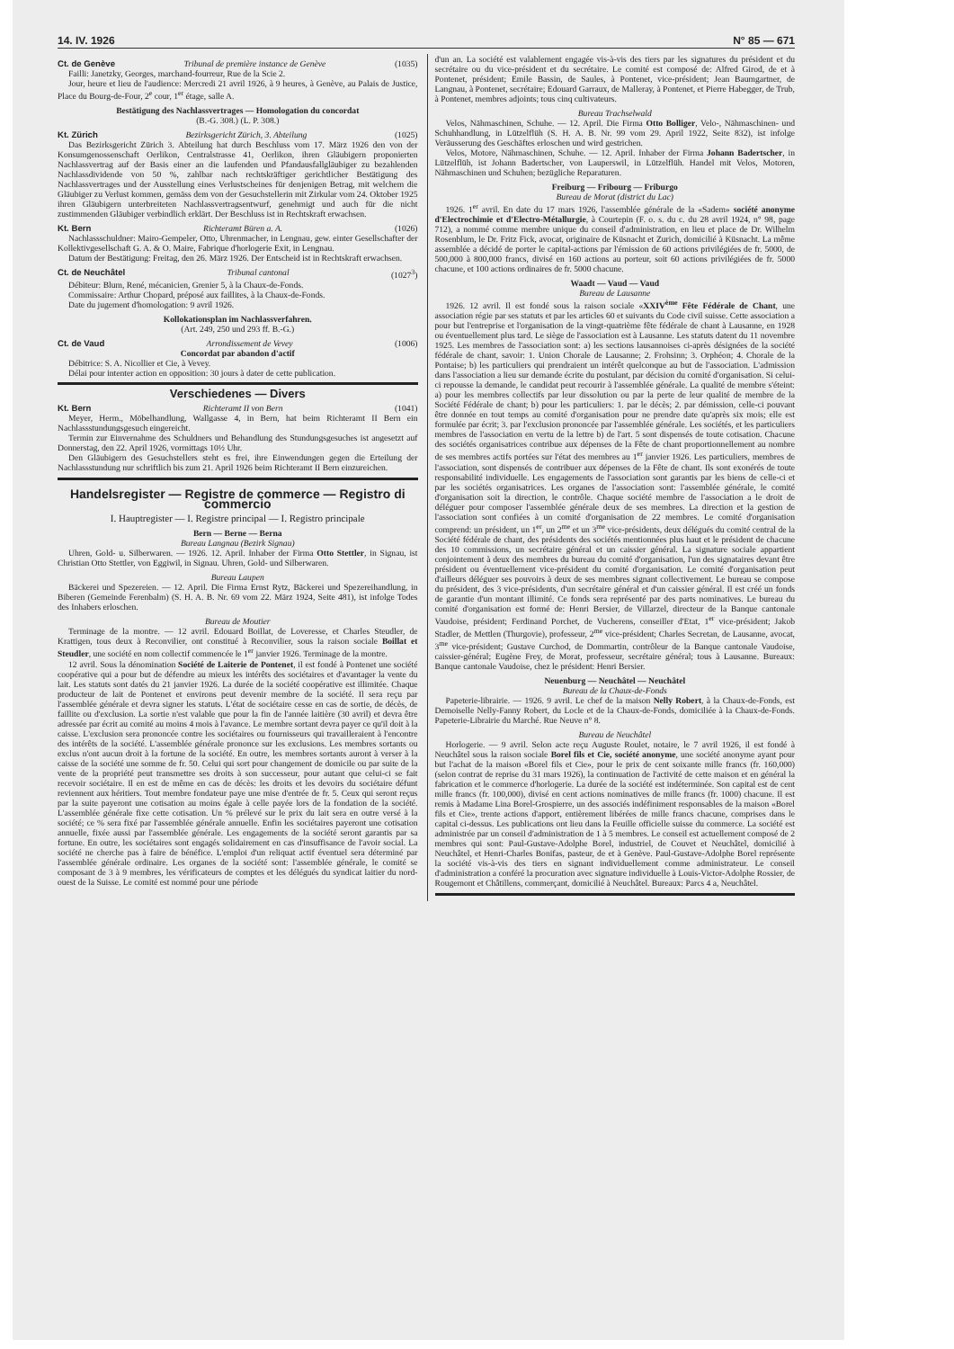14. IV. 1926 N° 85 — 671
Ct. de Genève Tribunal de première instance de Genève (1035)
Failli: Janetzky, Georges, marchand-fourreur, Rue de la Scie 2.
Jour, heure et lieu de l'audience: Mercredi 21 avril 1926, à 9 heures, à Genève, au Palais de Justice, Place du Bourg-de-Four, 2<sup>e</sup> cour, 1<sup>er</sup> étage, salle A.
Bestätigung des Nachlassvertrages — Homologation du concordat
(B.-G. 308.) (L. P. 308.)
Kt. Zürich Bezirksgericht Zürich, 3. Abteilung (1025)
Das Bezirksgericht Zürich 3. Abteilung hat durch Beschluss vom 17. März 1926 den von der Konsumgenossenschaft Oerlikon, Centralstrasse 41, Oerlikon, ihren Gläubigern proponierten Nachlassvertrag auf der Basis einer an die laufenden und Pfandausfallgläubiger zu bezahlenden Nachlassdividende von 50 %, zahlbar nach rechtskräftiger gerichtlicher Bestätigung des Nachlassvertrages und der Ausstellung eines Verlustscheines für denjenigen Betrag, mit welchem die Gläubiger zu Verlust kommen, gemäss dem von der Gesuchstellerin mit Zirkular vom 24. Oktober 1925 ihren Gläubigern unterbreiteten Nachlassvertragsentwurf, genehmigt und auch für die nicht zustimmenden Gläubiger verbindlich erklärt. Der Beschluss ist in Rechtskraft erwachsen.
Kt. Bern Richteramt Büren a. A. (1026)
Nachlassschuldner: Mairo-Gempeler, Otto, Uhrenmacher, in Lengnau, gew. einter Gesellschafter der Kollektivgesellschaft G. A. & O. Maire, Fabrique d'horlogerie Exit, in Lengnau.
Datum der Bestätigung: Freitag, den 26. März 1926. Der Entscheid ist in Rechtskraft erwachsen.
Ct. de Neuchâtel Tribunal cantonal (1027<sup>3</sup>)
Débiteur: Blum, René, mécanicien, Grenier 5, à la Chaux-de-Fonds.
Commissaire: Arthur Chopard, préposé aux faillites, à la Chaux-de-Fonds.
Date du jugement d'homologation: 9 avril 1926.
Kollokationsplan im Nachlassverfahren.
(Art. 249, 250 und 293 ff. B.-G.)
Ct. de Vaud Arrondissement de Vevey (1006)
Concordat par abandon d'actif
Débitrice: S. A. Nicollier et Cie, à Vevey.
Délai pour intenter action en opposition: 30 jours à dater de cette publication.
Verschiedenes — Divers
Kt. Bern Richteramt II von Bern (1041)
Meyer, Herm., Möbelhandlung, Wallgasse 4, in Bern, hat beim Richteramt II Bern ein Nachlassstundungsgesuch eingereicht.
Termin zur Einvernahme des Schuldners und Behandlung des Stundungsgesuches ist angesetzt auf Donnerstag, den 22. April 1926, vormittags 10½ Uhr.
Den Gläubigern des Gesuchstellers steht es frei, ihre Einwendungen gegen die Erteilung der Nachlassstundung nur schriftlich bis zum 21. April 1926 beim Richteramt II Bern einzureichen.
Handelsregister — Registre de commerce — Registro di commercio
I. Hauptregister — I. Registre principal — I. Registro principale
Bern — Berne — Berna
Bureau Langnau (Bezirk Signau)
Uhren, Gold- u. Silberwaren. — 1926. 12. April. Inhaber der Firma Otto Stettler, in Signau, ist Christian Otto Stettler, von Eggiwil, in Signau. Uhren, Gold- und Silberwaren.
Bureau Laupen
Bäckerei und Spezereien. — 12. April. Die Firma Ernst Rytz, Bäckerei und Spezereihandlung, in Biberen (Gemeinde Ferenbalm) (S. H. A. B. Nr. 69 vom 22. März 1924, Seite 481), ist infolge Todes des Inhabers erloschen.
Bureau de Moutier
Terminage de la montre. — 12 avril. Edouard Boillat, de Loveresse, et Charles Steudler, de Krattigen, tous deux à Reconvilier, ont constitué à Reconvilier, sous la raison sociale Boillat et Steudler, une société en nom collectif commencée le 1<sup>er</sup> janvier 1926. Terminage de la montre.
12 avril. Sous la dénomination Société de Laiterie de Pontenet, il est fondé à Pontenet une société coopérative qui a pour but de défendre au mieux les intérêts des sociétaires et d'avantager la vente du lait. Les statuts sont datés du 21 janvier 1926. La durée de la société coopérative est illimitée. Chaque producteur de lait de Pontenet et environs peut devenir membre de la société. Il sera reçu par l'assemblée générale et devra signer les statuts. L'état de sociétaire cesse en cas de sortie, de décès, de faillite ou d'exclusion. La sortie n'est valable que pour la fin de l'année laitière (30 avril) et devra être adressée par écrit au comité au moins 4 mois à l'avance. Le membre sortant devra payer ce qu'il doit à la caisse. L'exclusion sera prononcée contre les sociétaires ou fournisseurs qui travailleraient à l'encontre des intérêts de la société. L'assemblée générale prononce sur les exclusions. Les membres sortants ou exclus n'ont aucun droit à la fortune de la société. En outre, les membres sortants auront à verser à la caisse de la société une somme de fr. 50. Celui qui sort pour changement de domicile ou par suite de la vente de la propriété peut transmettre ses droits à son successeur, pour autant que celui-ci se fait recevoir sociétaire. Il en est de même en cas de décès: les droits et les devoirs du sociétaire défunt reviennent aux héritiers. Tout membre fondateur paye une mise d'entrée de fr. 5. Ceux qui seront reçus par la suite payeront une cotisation au moins égale à celle payée lors de la fondation de la société. L'assemblée générale fixe cette cotisation. Un % prélevé sur le prix du lait sera en outre versé à la société; ce % sera fixé par l'assemblée générale annuelle. Enfin les sociétaires payeront une cotisation annuelle, fixée aussi par l'assemblée générale. Les engagements de la société seront garantis par sa fortune. En outre, les sociétaires sont engagés solidairement en cas d'insuffisance de l'avoir social. La société ne cherche pas à faire de bénéfice. L'emploi d'un reliquat actif éventuel sera déterminé par l'assemblée générale ordinaire. Les organes de la société sont: l'assemblée générale, le comité se composant de 3 à 9 membres, les vérificateurs de comptes et les délégués du syndicat laitier du nord-ouest de la Suisse. Le comité est nommé pour une période
d'un an. La société est valablement engagée vis-à-vis des tiers par les signatures du président et du secrétaire ou du vice-président et du secrétaire. Le comité est composé de: Alfred Girod, de et à Pontenet, président; Emile Bassin, de Saules, à Pontenet, vice-président; Jean Baumgartner, de Langnau, à Pontenet, secrétaire; Edouard Garraux, de Malleray, à Pontenet, et Pierre Habegger, de Trub, à Pontenet, membres adjoints; tous cinq cultivateurs.
Bureau Trachselwald
Velos, Nähmaschinen, Schuhe. — 12. April. Die Firma Otto Bolliger, Velo-, Nähmaschinen- und Schuhhandlung, in Lützelflüh (S. H. A. B. Nr. 99 vom 29. April 1922, Seite 832), ist infolge Veräusserung des Geschäftes erloschen und wird gestrichen.
Velos, Motore, Nähmaschinen, Schuhe. — 12. April. Inhaber der Firma Johann Badertscher, in Lützelflüh, ist Johann Badertscher, von Lauperswil, in Lützelflüh. Handel mit Velos, Motoren, Nähmaschinen und Schuhen; bezügliche Reparaturen.
Freiburg — Fribourg — Friburgo
Bureau de Morat (district du Lac)
1926. 1<sup>er</sup> avril. En date du 17 mars 1926, l'assemblée générale de la «Sadem» société anonyme d'Electrochimie et d'Electro-Métallurgie, à Courtepin (F. o. s. du c. du 28 avril 1924, n° 98, page 712), a nommé comme membre unique du conseil d'administration, en lieu et place de Dr. Wilhelm Rosenblum, le Dr. Fritz Fick, avocat, originaire de Küsnacht et Zurich, domicilié à Küsnacht. La même assemblée a décidé de porter le capital-actions par l'émission de 60 actions privilégiées de fr. 5000, de 500,000 à 800,000 francs, divisé en 160 actions au porteur, soit 60 actions privilégiées de fr. 5000 chacune, et 100 actions ordinaires de fr. 5000 chacune.
Waadt — Vaud — Vaud
Bureau de Lausanne
1926. 12 avril. Il est fondé sous la raison sociale «XXIV<sup>ème</sup> Fête Fédérale de Chant, une association régie par ses statuts et par les articles 60 et suivants du Code civil suisse. Cette association a pour but l'entreprise et l'organisation de la vingt-quatrième fête fédérale de chant à Lausanne, en 1928 ou éventuellement plus tard. Le siège de l'association est à Lausanne. Les statuts datent du 11 novembre 1925. Les membres de l'association sont: a) les sections lausannoises ci-après désignées de la société fédérale de chant, savoir: 1. Union Chorale de Lausanne; 2. Frohsinn; 3. Orphéon; 4. Chorale de la Pontaise; b) les particuliers qui prendraient un intérêt quelconque au but de l'association. L'admission dans l'association a lieu sur demande écrite du postulant, par décision du comité d'organisation. Si celui-ci repousse la demande, le candidat peut recourir à l'assemblée générale. La qualité de membre s'éteint: a) pour les membres collectifs par leur dissolution ou par la perte de leur qualité de membre de la Société Fédérale de chant; b) pour les particuliers: 1. par le décès; 2. par démission, celle-ci pouvant être donnée en tout temps au comité d'organisation pour ne prendre date qu'après six mois; elle est formulée par écrit; 3. par l'exclusion prononcée par l'assemblée générale. Les sociétés, et les particuliers membres de l'association en vertu de la lettre b) de l'art. 5 sont dispensés de toute cotisation. Chacune des sociétés organisatrices contribue aux dépenses de la Fête de chant proportionnellement au nombre de ses membres actifs portées sur l'état des membres au 1<sup>er</sup> janvier 1926. Les particuliers, membres de l'association, sont dispensés de contribuer aux dépenses de la Fête de chant. Ils sont exonérés de toute responsabilité individuelle. Les engagements de l'association sont garantis par les biens de celle-ci et par les sociétés organisatrices. Les organes de l'association sont: l'assemblée générale, le comité d'organisation soit la direction, le contrôle. Chaque société membre de l'association a le droit de déléguer pour composer l'assemblée générale deux de ses membres. La direction et la gestion de l'association sont confiées à un comité d'organisation de 22 membres. Le comité d'organisation comprend: un président, un 1<sup>er</sup>, un 2<sup>me</sup> et un 3<sup>me</sup> vice-présidents, deux délégués du comité central de la Société fédérale de chant, des présidents des sociétés mentionnées plus haut et le président de chacune des 10 commissions, un secrétaire général et un caissier général. La signature sociale appartient conjointement à deux des membres du bureau du comité d'organisation, l'un des signataires devant être président ou éventuellement vice-président du comité d'organisation. Le comité d'organisation peut d'ailleurs déléguer ses pouvoirs à deux de ses membres signant collectivement. Le bureau se compose du président, des 3 vice-présidents, d'un secrétaire général et d'un caissier général. Il est créé un fonds de garantie d'un montant illimité. Ce fonds sera représenté par des parts nominatives. Le bureau du comité d'organisation est formé de: Henri Bersier, de Villarzel, directeur de la Banque cantonale Vaudoise, président; Ferdinand Porchet, de Vucherens, conseiller d'Etat, 1<sup>er</sup> vice-président; Jakob Stadler, de Mettlen (Thurgovie), professeur, 2<sup>me</sup> vice-président; Charles Secretan, de Lausanne, avocat, 3<sup>me</sup> vice-président; Gustave Curchod, de Dommartin, contrôleur de la Banque cantonale Vaudoise, caissier-général; Eugène Frey, de Morat, professeur, secrétaire général; tous à Lausanne. Bureaux: Banque cantonale Vaudoise, chez le président: Henri Bersier.
Neuenburg — Neuchâtel — Neuchâtel
Bureau de la Chaux-de-Fonds
Papeterie-librairie. — 1926. 9 avril. Le chef de la maison Nelly Robert, à la Chaux-de-Fonds, est Demoiselle Nelly-Fanny Robert, du Locle et de la Chaux-de-Fonds, domiciliée à la Chaux-de-Fonds. Papeterie-Librairie du Marché. Rue Neuve n° 8.
Bureau de Neuchâtel
Horlogerie. — 9 avril. Selon acte reçu Auguste Roulet, notaire, le 7 avril 1926, il est fondé à Neuchâtel sous la raison sociale Borel fils et Cie, société anonyme, une société anonyme ayant pour but l'achat de la maison «Borel fils et Cie», pour le prix de cent soixante mille francs (fr. 160,000) (selon contrat de reprise du 31 mars 1926), la continuation de l'activité de cette maison et en général la fabrication et le commerce d'horlogerie. La durée de la société est indéterminée. Son capital est de cent mille francs (fr. 100,000), divisé en cent actions nominatives de mille francs (fr. 1000) chacune. Il est remis à Madame Lina Borel-Grospierre, un des associés indéfiniment responsables de la maison «Borel fils et Cie», trente actions d'apport, entièrement libérées de mille francs chacune, comprises dans le capital ci-dessus. Les publications ont lieu dans la Feuille officielle suisse du commerce. La société est administrée par un conseil d'administration de 1 à 5 membres. Le conseil est actuellement composé de 2 membres qui sont: Paul-Gustave-Adolphe Borel, industriel, de Couvet et Neuchâtel, domicilié à Neuchâtel, et Henri-Charles Bonifas, pasteur, de et à Genève. Paul-Gustave-Adolphe Borel représente la société vis-à-vis des tiers en signant individuellement comme administrateur. Le conseil d'administration a conféré la procuration avec signature individuelle à Louis-Victor-Adolphe Rossier, de Rougemont et Châtillens, commerçant, domicilié à Neuchâtel. Bureaux: Parcs 4 a, Neuchâtel.